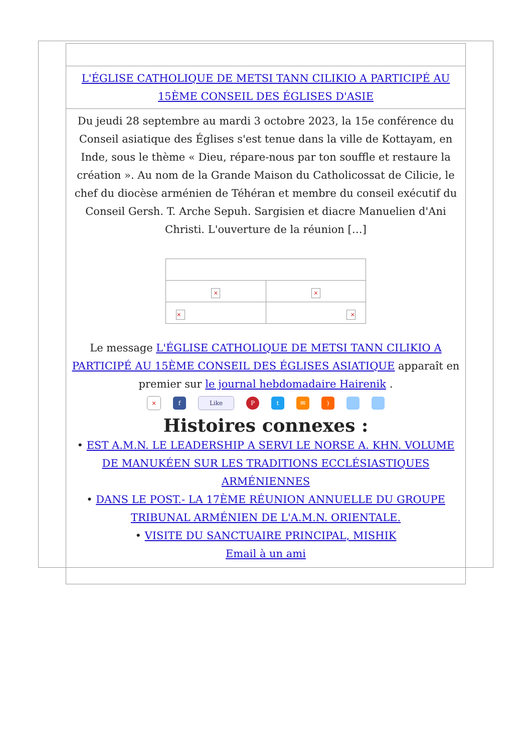| L'ÉGLISE CATHOLIQUE DE METSI TANN CILIKIO A PARTICIPÉ AU 15ÈME CONSEIL DES ÉGLISES D'ASIE |
| Du jeudi 28 septembre au mardi 3 octobre 2023, la 15e conférence du Conseil asiatique des Églises s'est tenue dans la ville de Kottayam, en Inde, sous le thème « Dieu, répare-nous par ton souffle et restaure la création ». Au nom de la Grande Maison du Catholicossat de Cilicie, le chef du diocèse arménien de Téhéran et membre du conseil exécutif du Conseil Gersh. T. Arche Sepuh. Sargisien et diacre Manuelien d'Ani Christi. L'ouverture de la réunion […] / × / × / / × / × / Le message L'ÉGLISE CATHOLIQUE DE METSI TANN CILIKIO A PARTICIPÉ AU 15ÈME CONSEIL DES ÉGLISES ASIATIQUE apparaît en premier sur le journal hebdomadaire Hairenik . × f Like P t ✉ ) Histoires connexes : • EST A.M.N. LE LEADERSHIP A SERVI LE NORSE A. KHN. VOLUME DE MANUKÉEN SUR LES TRADITIONS ECCLÉSIASTIQUES ARMÉNIENNES • DANS LE POST.- LA 17ÈME RÉUNION ANNUELLE DU GROUPE TRIBUNAL ARMÉNIEN DE L'A.M.N. ORIENTALE. • VISITE DU SANCTUAIRE PRINCIPAL, MISHIK Email à un ami |